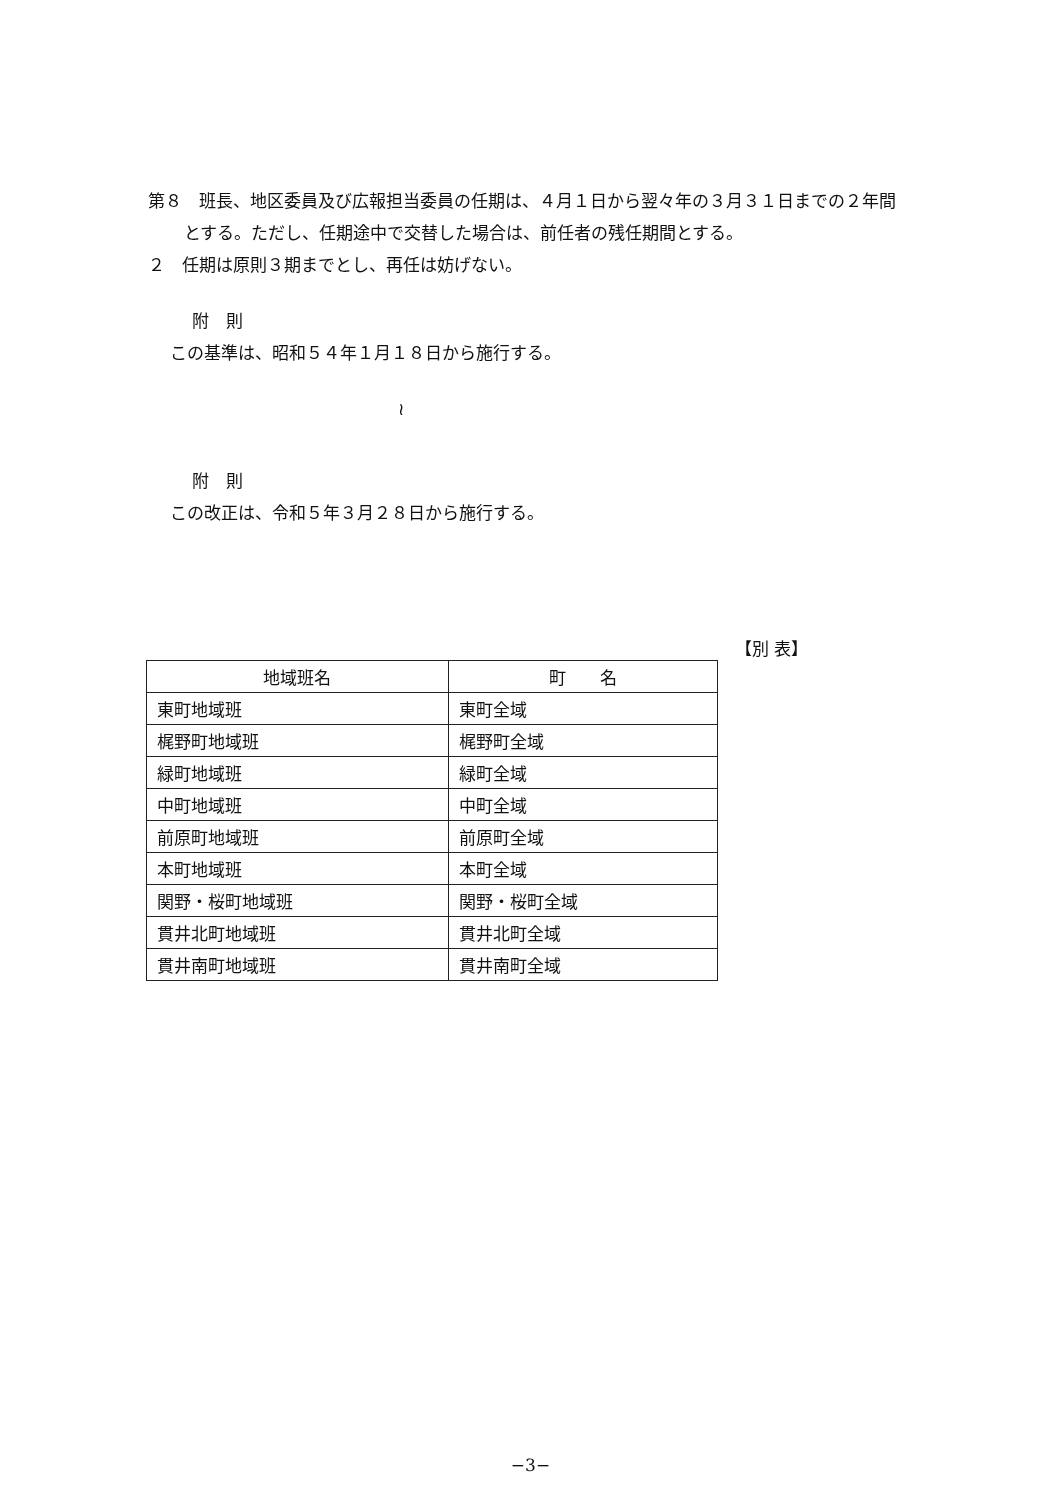第８　班長、地区委員及び広報担当委員の任期は、４月１日から翌々年の３月３１日までの２年間とする。ただし、任期途中で交替した場合は、前任者の残任期間とする。
２　任期は原則３期までとし、再任は妨げない。
附　則
この基準は、昭和５４年１月１８日から施行する。
≀
附　則
この改正は、令和５年３月２８日から施行する。
【別 表】
| 地域班名 | 町 名 |
| --- | --- |
| 東町地域班 | 東町全域 |
| 梶野町地域班 | 梶野町全域 |
| 緑町地域班 | 緑町全域 |
| 中町地域班 | 中町全域 |
| 前原町地域班 | 前原町全域 |
| 本町地域班 | 本町全域 |
| 関野・桜町地域班 | 関野・桜町全域 |
| 貫井北町地域班 | 貫井北町全域 |
| 貫井南町地域班 | 貫井南町全域 |
−3−